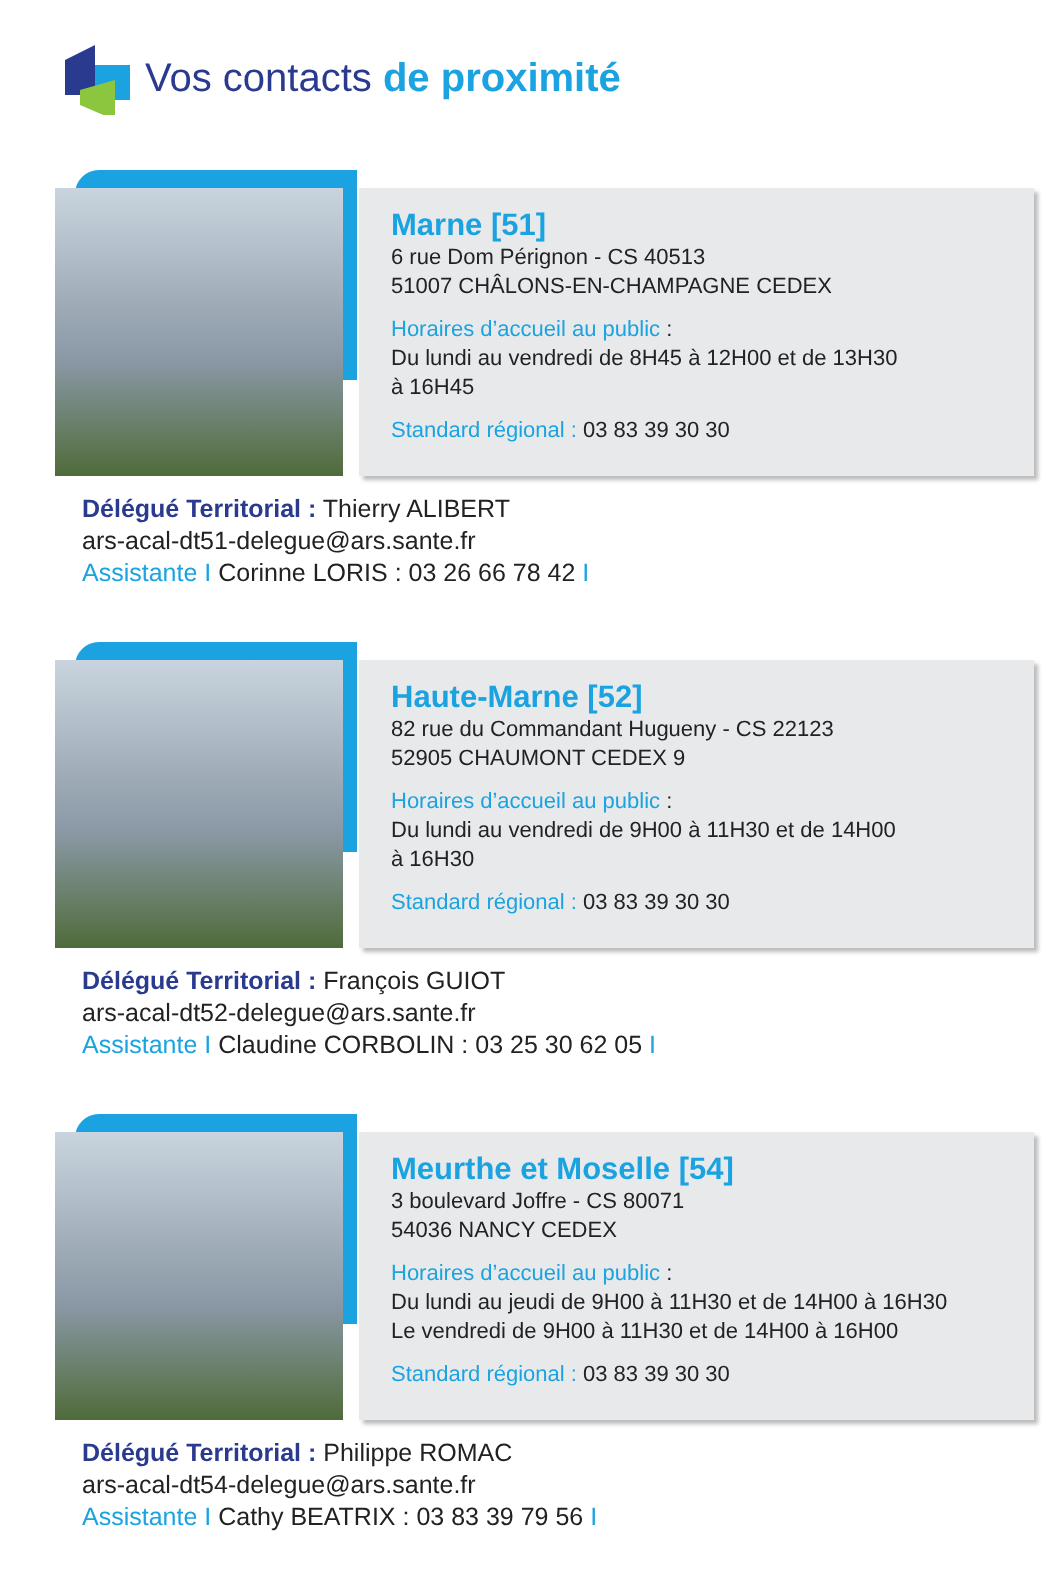Vos contacts de proximité
Marne [51]
6 rue Dom Pérignon - CS 40513
51007 CHÂLONS-EN-CHAMPAGNE CEDEX
Horaires d’accueil au public :
Du lundi au vendredi de 8H45 à 12H00 et de 13H30
à 16H45
Standard régional : 03 83 39 30 30
Délégué Territorial : Thierry ALIBERT
ars-acal-dt51-delegue@ars.sante.fr
Assistante I Corinne LORIS : 03 26 66 78 42 I
Haute-Marne [52]
82 rue du Commandant Hugueny - CS 22123
52905 CHAUMONT CEDEX 9
Horaires d’accueil au public :
Du lundi au vendredi de 9H00 à 11H30 et de 14H00
à 16H30
Standard régional : 03 83 39 30 30
Délégué Territorial : François GUIOT
ars-acal-dt52-delegue@ars.sante.fr
Assistante I Claudine CORBOLIN : 03 25 30 62 05 I
Meurthe et Moselle [54]
3 boulevard Joffre - CS 80071
54036 NANCY CEDEX
Horaires d’accueil au public :
Du lundi au jeudi de 9H00 à 11H30 et de 14H00 à 16H30
Le vendredi de 9H00 à 11H30 et de 14H00 à 16H00
Standard régional : 03 83 39 30 30
Délégué Territorial : Philippe ROMAC
ars-acal-dt54-delegue@ars.sante.fr
Assistante I Cathy BEATRIX : 03 83 39 79 56 I